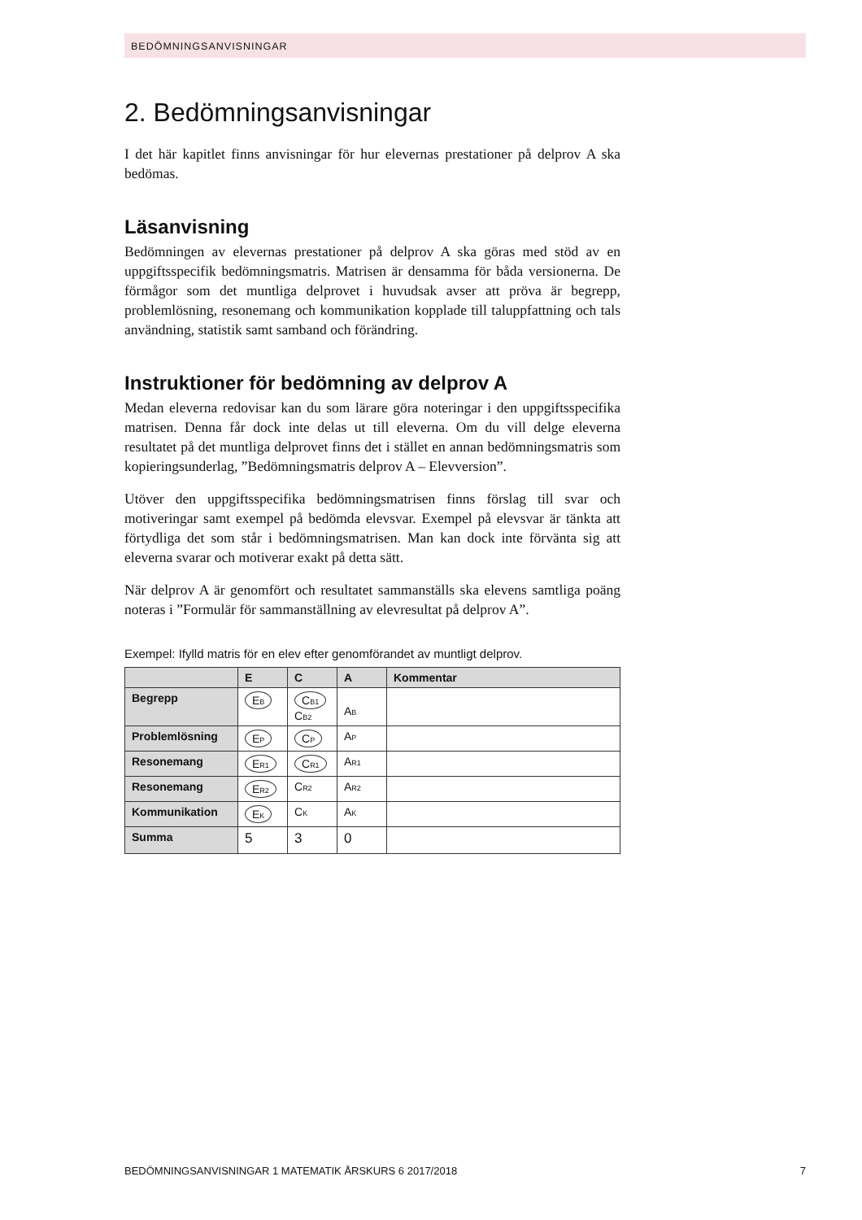BEDÖMNINGSANVISNINGAR
2. Bedömningsanvisningar
I det här kapitlet finns anvisningar för hur elevernas prestationer på delprov A ska bedömas.
Läsanvisning
Bedömningen av elevernas prestationer på delprov A ska göras med stöd av en uppgiftsspecifik bedömningsmatris. Matrisen är densamma för båda versionerna. De förmågor som det muntliga delprovet i huvudsak avser att pröva är begrepp, problemlösning, resonemang och kommunikation kopplade till taluppfattning och tals användning, statistik samt samband och förändring.
Instruktioner för bedömning av delprov A
Medan eleverna redovisar kan du som lärare göra noteringar i den uppgifts­specifika matrisen. Denna får dock inte delas ut till eleverna. Om du vill delge eleverna resultatet på det muntliga delprovet finns det i stället en annan bedömningsmatris som kopieringsunderlag, ”Bedömningsmatris delprov A – Elevversion”.
Utöver den uppgiftsspecifika bedömningsmatrisen finns förslag till svar och motiveringar samt exempel på bedömda elevsvar. Exempel på elevsvar är tänkta att förtydliga det som står i bedömningsmatrisen. Man kan dock inte förvänta sig att eleverna svarar och motiverar exakt på detta sätt.
När delprov A är genomfört och resultatet sammanställs ska elevens samtliga poäng noteras i ”Formulär för sammanställning av elevresultat på delprov A”.
Exempel: Ifylld matris för en elev efter genomförandet av muntligt delprov.
| | E | C | A | Kommentar |
| --- | --- | --- | --- | --- |
| Begrepp | E<sub>B</sub> | C<sub>B1</sub> C<sub>B2</sub> | A<sub>B</sub> | |
| Problemlösning | E<sub>P</sub> | C<sub>P</sub> | A<sub>P</sub> | |
| Resonemang | E<sub>R1</sub> | C<sub>R1</sub> | A<sub>R1</sub> | |
| Resonemang | E<sub>R2</sub> | C<sub>R2</sub> | A<sub>R2</sub> | |
| Kommunikation | E<sub>K</sub> | C<sub>K</sub> | A<sub>K</sub> | |
| Summa | 5 | 3 | 0 | |
BEDÖMNINGSANVISNINGAR 1 MATEMATIK ÅRSKURS 6 2017/2018 7